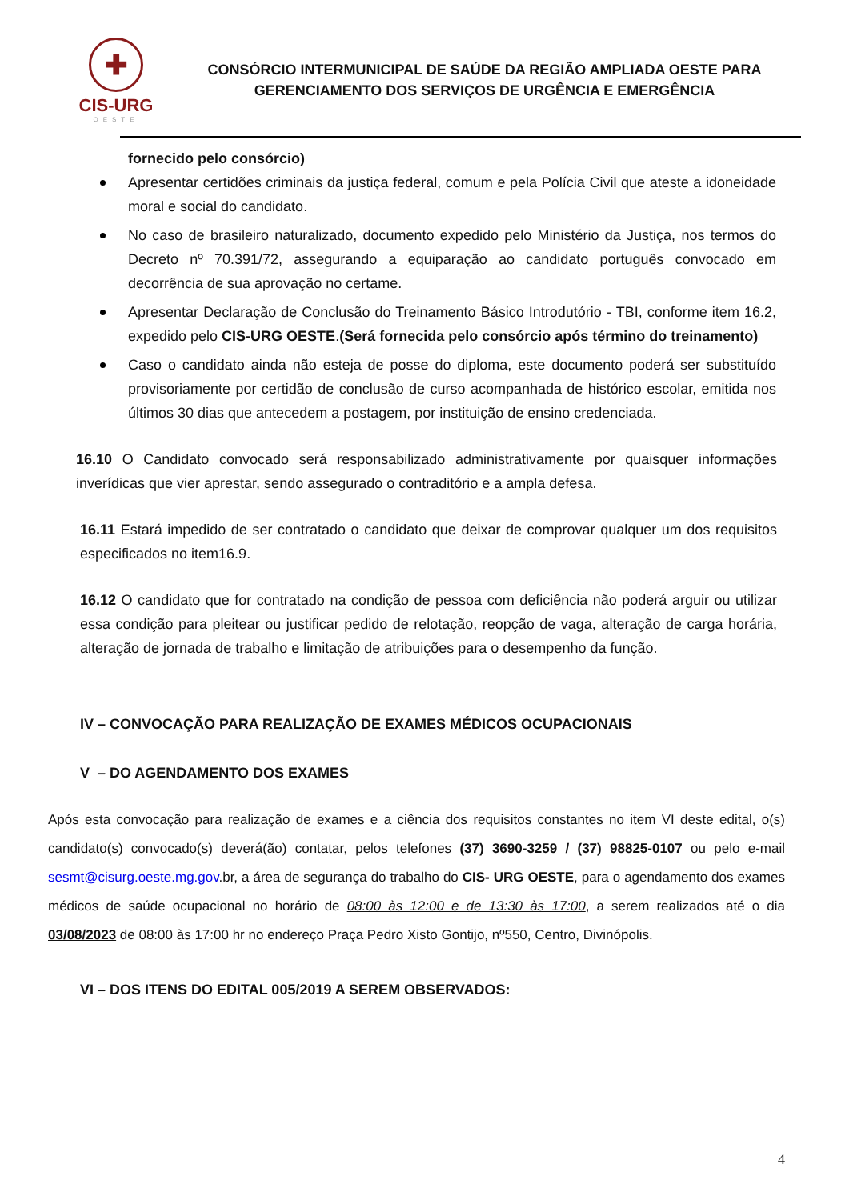✚
CIS-URG
OESTE
CONSÓRCIO INTERMUNICIPAL DE SAÚDE DA REGIÃO AMPLIADA OESTE PARA
GERENCIAMENTO DOS SERVIÇOS DE URGÊNCIA E EMERGÊNCIA
fornecido pelo consórcio)
Apresentar certidões criminais da justiça federal, comum e pela Polícia Civil que ateste a idoneidade moral e social do candidato.
No caso de brasileiro naturalizado, documento expedido pelo Ministério da Justiça, nos termos do Decreto nº 70.391/72, assegurando a equiparação ao candidato português convocado em decorrência de sua aprovação no certame.
Apresentar Declaração de Conclusão do Treinamento Básico Introdutório - TBI, conforme item 16.2, expedido pelo CIS-URG OESTE.(Será fornecida pelo consórcio após término do treinamento)
Caso o candidato ainda não esteja de posse do diploma, este documento poderá ser substituído provisoriamente por certidão de conclusão de curso acompanhada de histórico escolar, emitida nos últimos 30 dias que antecedem a postagem, por instituição de ensino credenciada.
16.10 O Candidato convocado será responsabilizado administrativamente por quaisquer informações inverídicas que vier aprestar, sendo assegurado o contraditório e a ampla defesa.
16.11 Estará impedido de ser contratado o candidato que deixar de comprovar qualquer um dos requisitos especificados no item16.9.
16.12 O candidato que for contratado na condição de pessoa com deficiência não poderá arguir ou utilizar essa condição para pleitear ou justificar pedido de relotação, reopção de vaga, alteração de carga horária, alteração de jornada de trabalho e limitação de atribuições para o desempenho da função.
IV – CONVOCAÇÃO PARA REALIZAÇÃO DE EXAMES MÉDICOS OCUPACIONAIS
V – DO AGENDAMENTO DOS EXAMES
Após esta convocação para realização de exames e a ciência dos requisitos constantes no item VI deste edital, o(s) candidato(s) convocado(s) deverá(ão) contatar, pelos telefones (37) 3690-3259 / (37) 98825-0107 ou pelo e-mail sesmt@cisurg.oeste.mg.gov.br, a área de segurança do trabalho do CIS- URG OESTE, para o agendamento dos exames médicos de saúde ocupacional no horário de 08:00 às 12:00 e de 13:30 às 17:00, a serem realizados até o dia 03/08/2023 de 08:00 às 17:00 hr no endereço Praça Pedro Xisto Gontijo, nº550, Centro, Divinópolis.
VI – DOS ITENS DO EDITAL 005/2019 A SEREM OBSERVADOS:
4